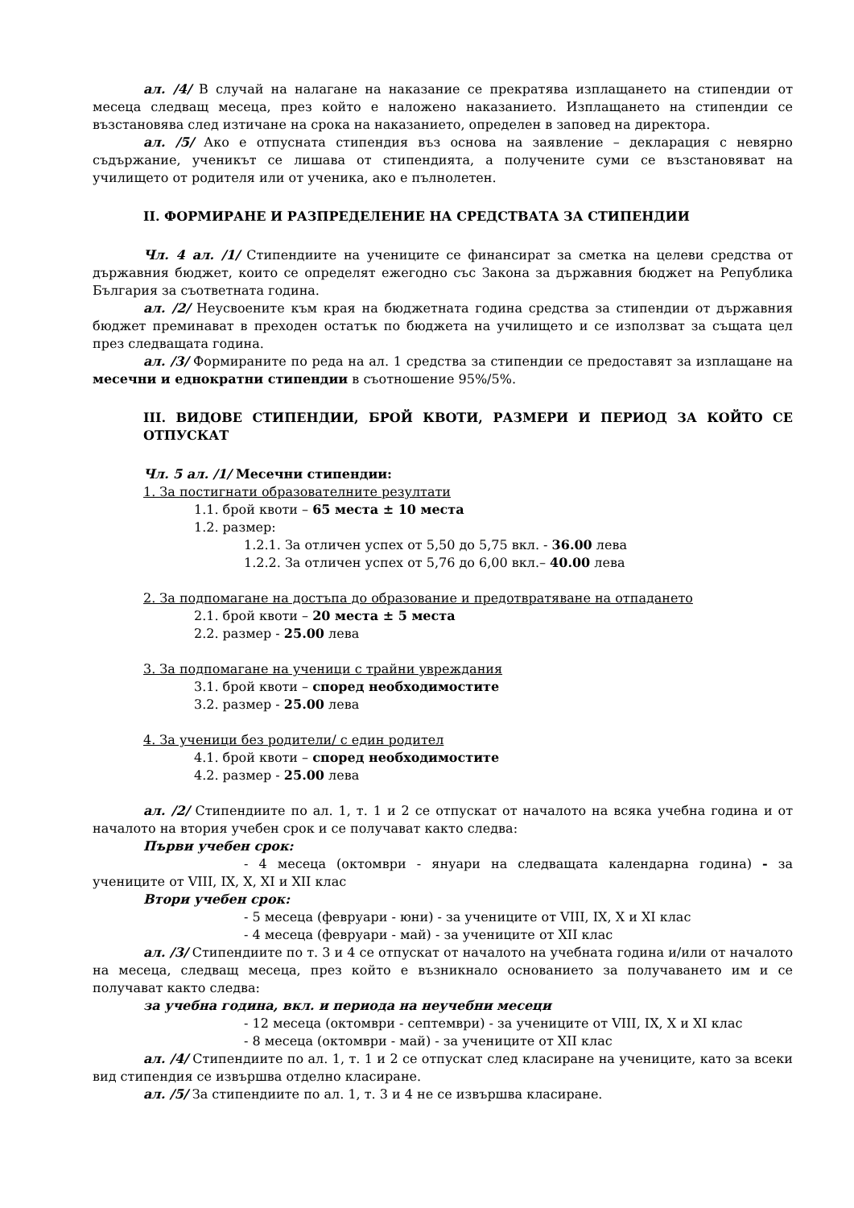ал. /4/ В случай на налагане на наказание се прекратява изплащането на стипендии от месеца следващ месеца, през който е наложено наказанието. Изплащането на стипендии се възстановява след изтичане на срока на наказанието, определен в заповед на директора.
ал. /5/ Ако е отпусната стипендия въз основа на заявление – декларация с невярно съдържание, ученикът се лишава от стипендията, а получените суми се възстановяват на училището от родителя или от ученика, ако е пълнолетен.
II. ФОРМИРАНЕ И РАЗПРЕДЕЛЕНИЕ НА СРЕДСТВАТА ЗА СТИПЕНДИИ
Чл. 4 ал. /1/ Стипендиите на учениците се финансират за сметка на целеви средства от държавния бюджет, които се определят ежегодно със Закона за държавния бюджет на Република България за съответната година.
ал. /2/ Неусвоените към края на бюджетната година средства за стипендии от държавния бюджет преминават в преходен остатък по бюджета на училището и се използват за същата цел през следващата година.
ал. /3/ Формираните по реда на ал. 1 средства за стипендии се предоставят за изплащане на месечни и еднократни стипендии в съотношение 95%/5%.
III. ВИДОВЕ СТИПЕНДИИ, БРОЙ КВОТИ, РАЗМЕРИ И ПЕРИОД ЗА КОЙТО СЕ ОТПУСКАТ
Чл. 5 ал. /1/ Месечни стипендии:
1. За постигнати образователните резултати
1.1. брой квоти – 65 места ± 10 места
1.2. размер:
1.2.1. За отличен успех от 5,50 до 5,75 вкл. - 36.00 лева
1.2.2. За отличен успех от 5,76 до 6,00 вкл.– 40.00 лева
2. За подпомагане на достъпа до образование и предотвратяване на отпадането
2.1. брой квоти – 20 места ± 5 места
2.2. размер - 25.00 лева
3. За подпомагане на ученици с трайни увреждания
3.1. брой квоти – според необходимостите
3.2. размер - 25.00 лева
4. За ученици без родители/ с един родител
4.1. брой квоти – според необходимостите
4.2. размер - 25.00 лева
ал. /2/ Стипендиите по ал. 1, т. 1 и 2 се отпускат от началото на всяка учебна година и от началото на втория учебен срок и се получават както следва:
Първи учебен срок:
- 4 месеца (октомври - януари на следващата календарна година) - за учениците от VIII, IX, X, XI и XII клас
Втори учебен срок:
- 5 месеца (февруари - юни) - за учениците от VIII, IX, X и XI клас
- 4 месеца (февруари - май) - за учениците от XII клас
ал. /3/ Стипендиите по т. 3 и 4 се отпускат от началото на учебната година и/или от началото на месеца, следващ месеца, през който е възникнало основанието за получаването им и се получават както следва:
за учебна година, вкл. и периода на неучебни месеци
- 12 месеца (октомври - септември) - за учениците от VIII, IX, X и XI клас
- 8 месеца (октомври - май) - за учениците от XII клас
ал. /4/ Стипендиите по ал. 1, т. 1 и 2 се отпускат след класиране на учениците, като за всеки вид стипендия се извършва отделно класиране.
ал. /5/ За стипендиите по ал. 1, т. 3 и 4 не се извършва класиране.